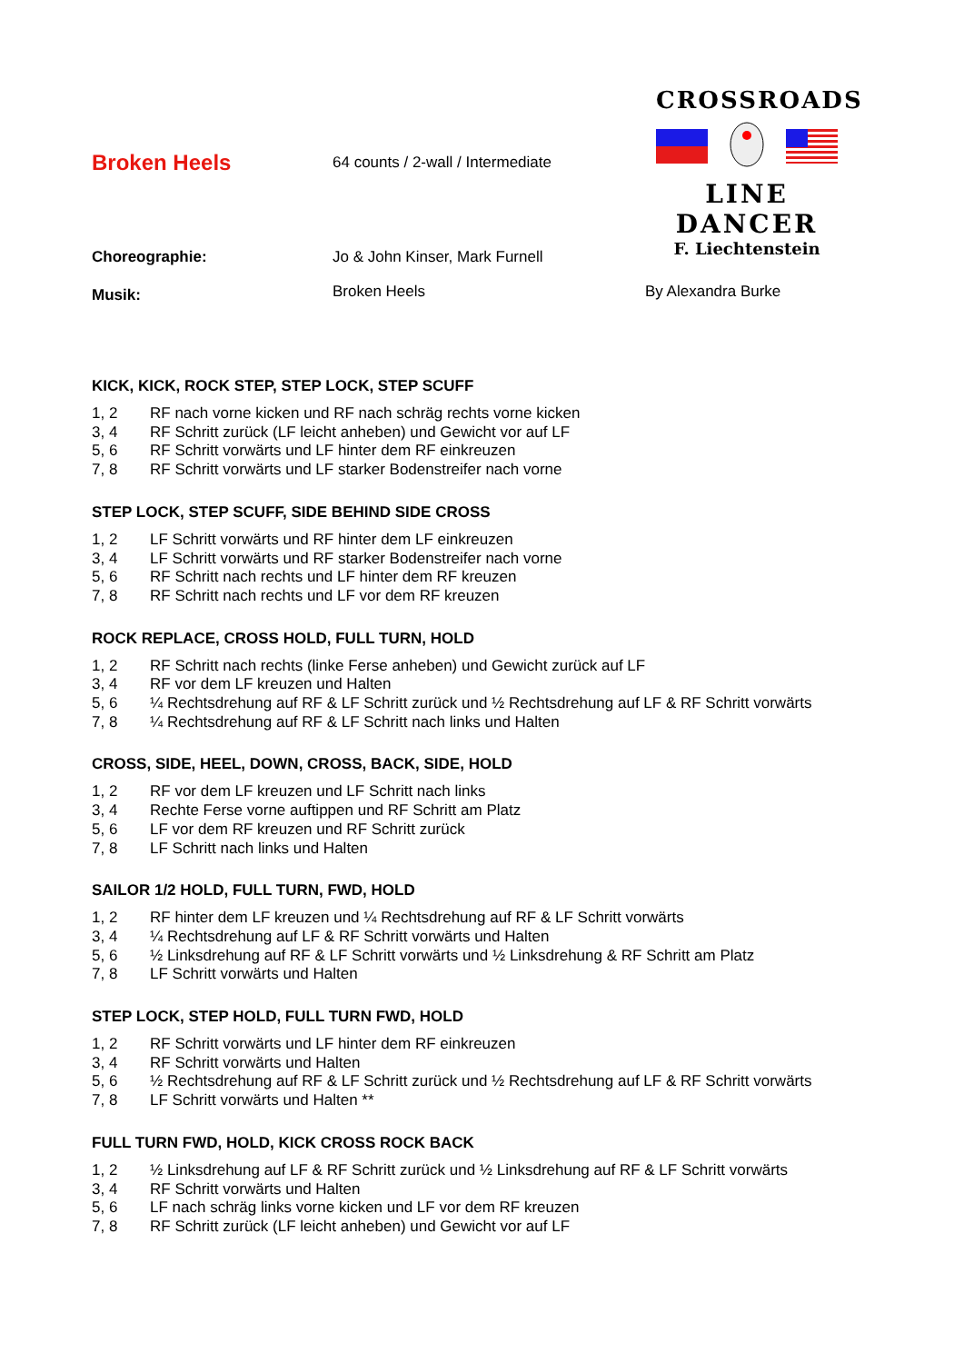CROSSROADS
LINE DANCER
F. Liechtenstein
Broken Heels
64 counts / 2-wall / Intermediate
Choreographie: Jo & John Kinser, Mark Furnell
Musik: Broken Heels By Alexandra Burke
KICK, KICK, ROCK STEP, STEP LOCK, STEP SCUFF
1, 2 RF nach vorne kicken und RF nach schräg rechts vorne kicken
3, 4 RF Schritt zurück (LF leicht anheben) und Gewicht vor auf LF
5, 6 RF Schritt vorwärts und LF hinter dem RF einkreuzen
7, 8 RF Schritt vorwärts und LF starker Bodenstreifer nach vorne
STEP LOCK, STEP SCUFF, SIDE BEHIND SIDE CROSS
1, 2 LF Schritt vorwärts und RF hinter dem LF einkreuzen
3, 4 LF Schritt vorwärts und RF starker Bodenstreifer nach vorne
5, 6 RF Schritt nach rechts und LF hinter dem RF kreuzen
7, 8 RF Schritt nach rechts und LF vor dem RF kreuzen
ROCK REPLACE, CROSS HOLD, FULL TURN, HOLD
1, 2 RF Schritt nach rechts (linke Ferse anheben) und Gewicht zurück auf LF
3, 4 RF vor dem LF kreuzen und Halten
5, 6 ¼ Rechtsdrehung auf RF & LF Schritt zurück und ½ Rechtsdrehung auf LF & RF Schritt vorwärts
7, 8 ¼ Rechtsdrehung auf RF & LF Schritt nach links und Halten
CROSS, SIDE, HEEL, DOWN, CROSS, BACK, SIDE, HOLD
1, 2 RF vor dem LF kreuzen und LF Schritt nach links
3, 4 Rechte Ferse vorne auftippen und RF Schritt am Platz
5, 6 LF vor dem RF kreuzen und RF Schritt zurück
7, 8 LF Schritt nach links und Halten
SAILOR 1/2 HOLD, FULL TURN, FWD, HOLD
1, 2 RF hinter dem LF kreuzen und ¼ Rechtsdrehung auf RF & LF Schritt vorwärts
3, 4 ¼ Rechtsdrehung auf LF & RF Schritt vorwärts und Halten
5, 6 ½ Linksdrehung auf RF & LF Schritt vorwärts und ½ Linksdrehung & RF Schritt am Platz
7, 8 LF Schritt vorwärts und Halten
STEP LOCK, STEP HOLD, FULL TURN FWD, HOLD
1, 2 RF Schritt vorwärts und LF hinter dem RF einkreuzen
3, 4 RF Schritt vorwärts und Halten
5, 6 ½ Rechtsdrehung auf RF & LF Schritt zurück und ½ Rechtsdrehung auf LF & RF Schritt vorwärts
7, 8 LF Schritt vorwärts und Halten **
FULL TURN FWD, HOLD, KICK CROSS ROCK BACK
1, 2 ½ Linksdrehung auf LF & RF Schritt zurück und ½ Linksdrehung auf RF & LF Schritt vorwärts
3, 4 RF Schritt vorwärts und Halten
5, 6 LF nach schräg links vorne kicken und LF vor dem RF kreuzen
7, 8 RF Schritt zurück (LF leicht anheben) und Gewicht vor auf LF